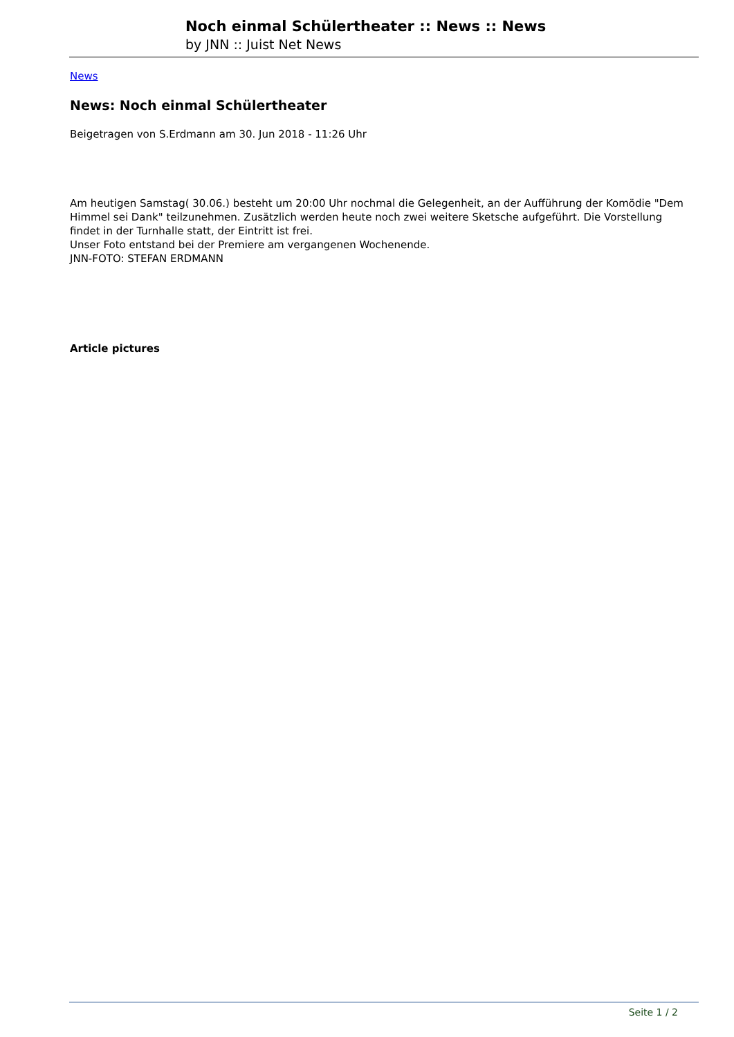Noch einmal Schülertheater :: News :: News
by JNN :: Juist Net News
News
News: Noch einmal Schülertheater
Beigetragen von S.Erdmann am 30. Jun 2018 - 11:26 Uhr
Am heutigen Samstag( 30.06.) besteht um 20:00 Uhr nochmal die Gelegenheit, an der Aufführung der Komödie "Dem Himmel sei Dank" teilzunehmen. Zusätzlich werden heute noch zwei weitere Sketsche aufgeführt. Die Vorstellung findet in der Turnhalle statt, der Eintritt ist frei.
Unser Foto entstand bei der Premiere am vergangenen Wochenende.
JNN-FOTO: STEFAN ERDMANN
Article pictures
Seite 1 / 2